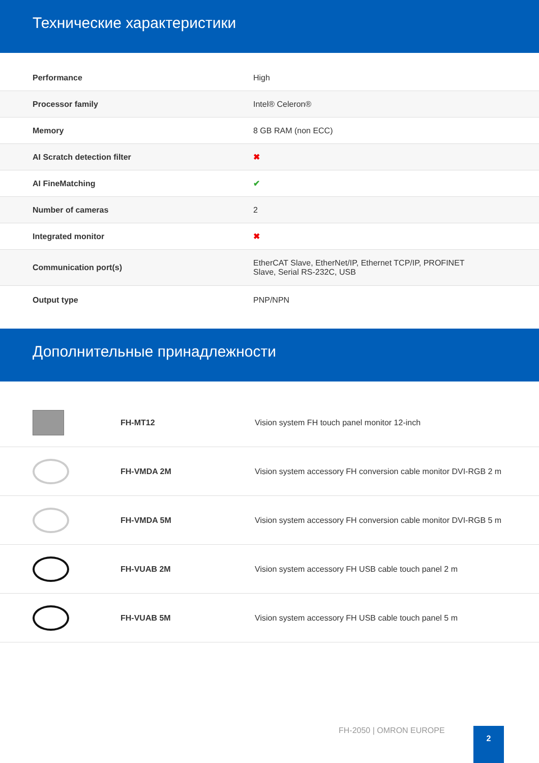Технические характеристики
| Performance | High |
| Processor family | Intel® Celeron® |
| Memory | 8 GB RAM (non ECC) |
| AI Scratch detection filter | ✖ |
| AI FineMatching | ✔ |
| Number of cameras | 2 |
| Integrated monitor | ✖ |
| Communication port(s) | EtherCAT Slave, EtherNet/IP, Ethernet TCP/IP, PROFINET Slave, Serial RS-232C, USB |
| Output type | PNP/NPN |
Дополнительные принадлежности
| | FH-MT12 | Vision system FH touch panel monitor 12-inch |
| | FH-VMDA 2M | Vision system accessory FH conversion cable monitor DVI-RGB 2 m |
| | FH-VMDA 5M | Vision system accessory FH conversion cable monitor DVI-RGB 5 m |
| | FH-VUAB 2M | Vision system accessory FH USB cable touch panel 2 m |
| | FH-VUAB 5M | Vision system accessory FH USB cable touch panel 5 m |
FH-2050 | OMRON EUROPE 2